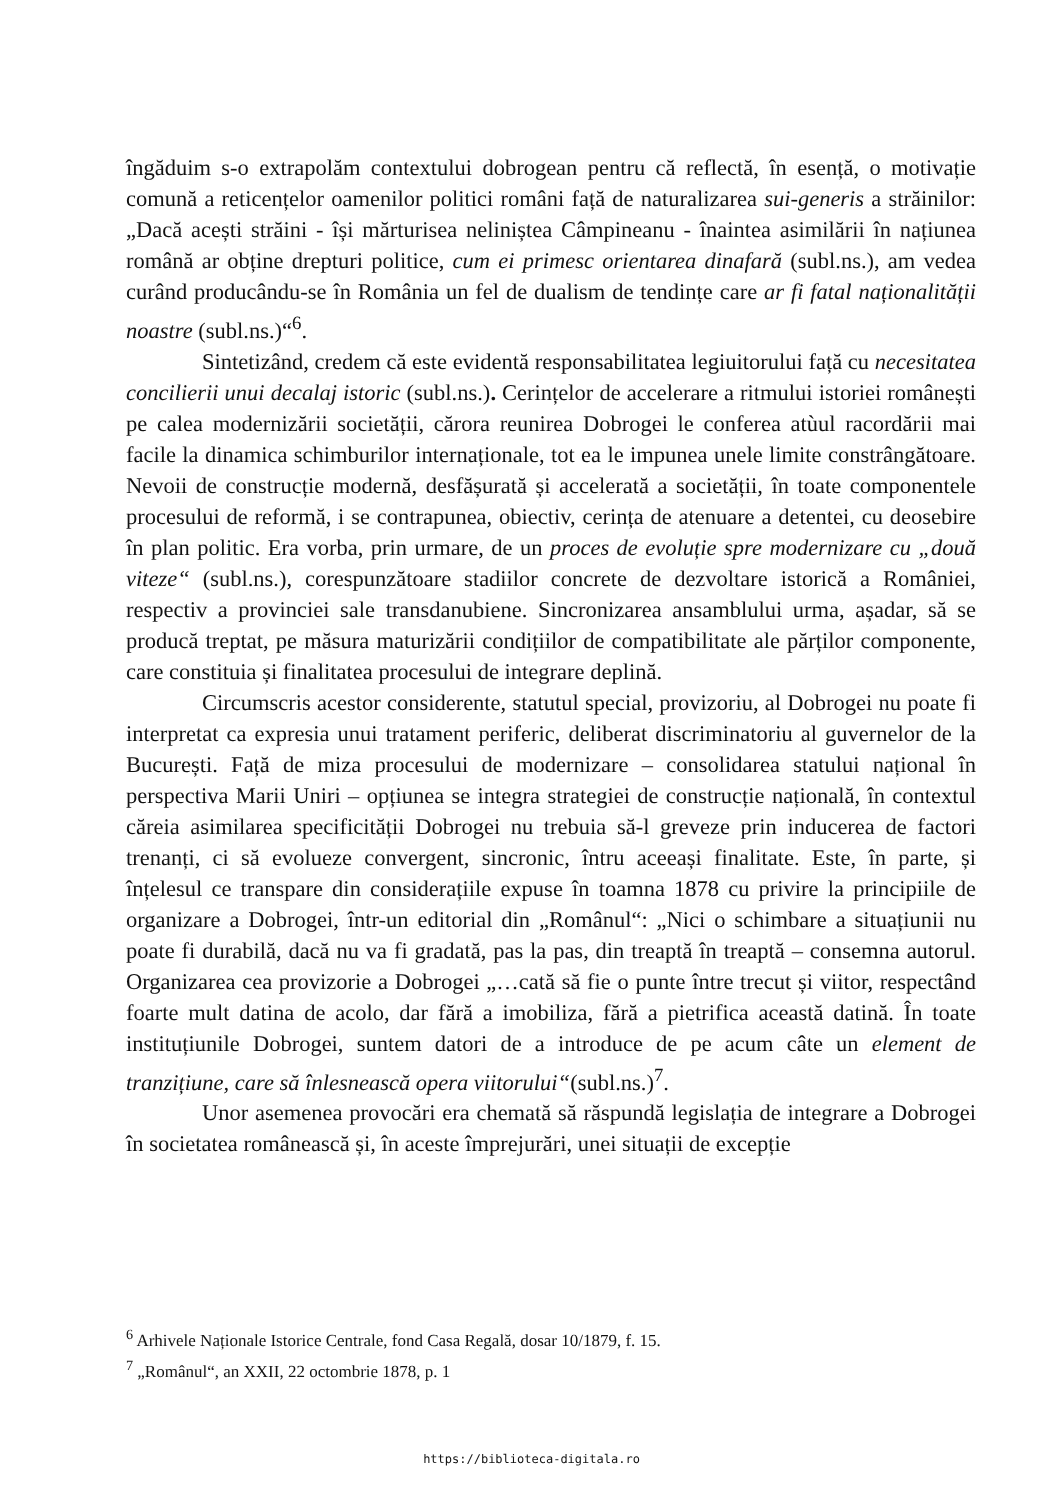îngăduim s-o extrapolăm contextului dobrogean pentru că reflectă, în esență, o motivație comună a reticențelor oamenilor politici români față de naturalizarea sui-generis a străinilor: „Dacă acești străini - își mărturisea neliniștea Câmpineanu - înaintea asimilării în națiunea română ar obține drepturi politice, cum ei primesc orientarea dinafară (subl.ns.), am vedea curând producându-se în România un fel de dualism de tendințe care ar fi fatal naționalității noastre (subl.ns.)“<sup>6</sup>.
Sintetizând, credem că este evidentă responsabilitatea legiuitorului față cu necesitatea concilierii unui decalaj istoric (subl.ns.). Cerințelor de accelerare a ritmului istoriei românești pe calea modernizării societății, cărora reunirea Dobrogei le conferea atùul racordării mai facile la dinamica schimburilor internaționale, tot ea le impunea unele limite constrângătoare. Nevoii de construcție modernă, desfășurată și accelerată a societății, în toate componentele procesului de reformă, i se contrapunea, obiectiv, cerința de atenuare a detentei, cu deosebire în plan politic. Era vorba, prin urmare, de un proces de evoluție spre modernizare cu „două viteze“ (subl.ns.), corespunzătoare stadiilor concrete de dezvoltare istorică a României, respectiv a provinciei sale transdanubiene. Sincronizarea ansamblului urma, așadar, să se producă treptat, pe măsura maturizării condițiilor de compatibilitate ale părților componente, care constituia și finalitatea procesului de integrare deplină.
Circumscris acestor considerente, statutul special, provizoriu, al Dobrogei nu poate fi interpretat ca expresia unui tratament periferic, deliberat discriminatoriu al guvernelor de la București. Față de miza procesului de modernizare – consolidarea statului național în perspectiva Marii Uniri – opțiunea se integra strategiei de construcție națională, în contextul căreia asimilarea specificității Dobrogei nu trebuia să-l greveze prin inducerea de factori trenanți, ci să evolueze convergent, sincronic, întru aceeași finalitate. Este, în parte, și înțelesul ce transpare din considerațiile expuse în toamna 1878 cu privire la principiile de organizare a Dobrogei, într-un editorial din „Românul“: „Nici o schimbare a situațiunii nu poate fi durabilă, dacă nu va fi gradată, pas la pas, din treaptă în treaptă – consemna autorul. Organizarea cea provizorie a Dobrogei „…cată să fie o punte între trecut și viitor, respectând foarte mult datina de acolo, dar fără a imobiliza, fără a pietrifica această datină. În toate instituțiunile Dobrogei, suntem datori de a introduce de pe acum câte un element de tranzițiune, care să înlesnească opera viitorului“(subl.ns.)<sup>7</sup>.
Unor asemenea provocări era chemată să răspundă legislația de integrare a Dobrogei în societatea românească și, în aceste împrejurări, unei situații de excepție
<sup>6</sup> Arhivele Naționale Istorice Centrale, fond Casa Regală, dosar 10/1879, f. 15.
<sup>7</sup> „Românul“, an XXII, 22 octombrie 1878, p. 1
https://biblioteca-digitala.ro